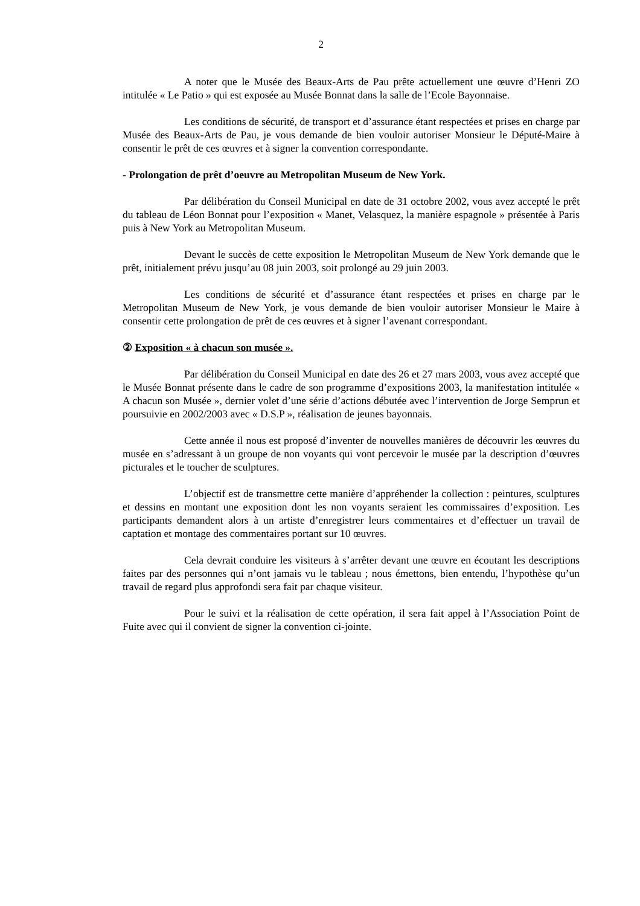2
A noter que le Musée des Beaux-Arts de Pau prête actuellement une œuvre d’Henri ZO intitulée « Le Patio » qui est exposée au Musée Bonnat dans la salle de l’Ecole Bayonnaise.
Les conditions de sécurité, de transport et d’assurance étant respectées et prises en charge par Musée des Beaux-Arts de Pau, je vous demande de bien vouloir autoriser Monsieur le Député-Maire à consentir le prêt de ces œuvres et à signer la convention correspondante.
- Prolongation de prêt d’oeuvre au Metropolitan Museum de New York.
Par délibération du Conseil Municipal en date de 31 octobre 2002, vous avez accepté le prêt du tableau de Léon Bonnat pour l’exposition « Manet, Velasquez, la manière espagnole » présentée à Paris puis à New York au Metropolitan Museum.
Devant le succès de cette exposition le Metropolitan Museum de New York demande que le prêt, initialement prévu jusqu’au 08 juin 2003, soit prolongé au 29 juin 2003.
Les conditions de sécurité et d’assurance étant respectées et prises en charge par le Metropolitan Museum de New York, je vous demande de bien vouloir autoriser Monsieur le Maire à consentir cette prolongation de prêt de ces œuvres et à signer l’avenant correspondant.
② Exposition « à chacun son musée ».
Par délibération du Conseil Municipal en date des 26 et 27 mars 2003, vous avez accepté que le Musée Bonnat présente dans le cadre de son programme d’expositions 2003, la manifestation intitulée « A chacun son Musée », dernier volet d’une série d’actions débutée avec l’intervention de Jorge Semprun et poursuivie en 2002/2003 avec « D.S.P », réalisation de jeunes bayonnais.
Cette année il nous est proposé d’inventer de nouvelles manières de découvrir les œuvres du musée en s’adressant à un groupe de non voyants qui vont percevoir le musée par la description d’œuvres picturales et le toucher de sculptures.
L’objectif est de transmettre cette manière d’appréhender la collection : peintures, sculptures et dessins en montant une exposition dont les non voyants seraient les commissaires d’exposition. Les participants demandent alors à un artiste d’enregistrer leurs commentaires et d’effectuer un travail de captation et montage des commentaires portant sur 10 œuvres.
Cela devrait conduire les visiteurs à s’arrêter devant une œuvre en écoutant les descriptions faites par des personnes qui n’ont jamais vu le tableau ; nous émettons, bien entendu, l’hypothèse qu’un travail de regard plus approfondi sera fait par chaque visiteur.
Pour le suivi et la réalisation de cette opération, il sera fait appel à l’Association Point de Fuite avec qui il convient de signer la convention ci-jointe.